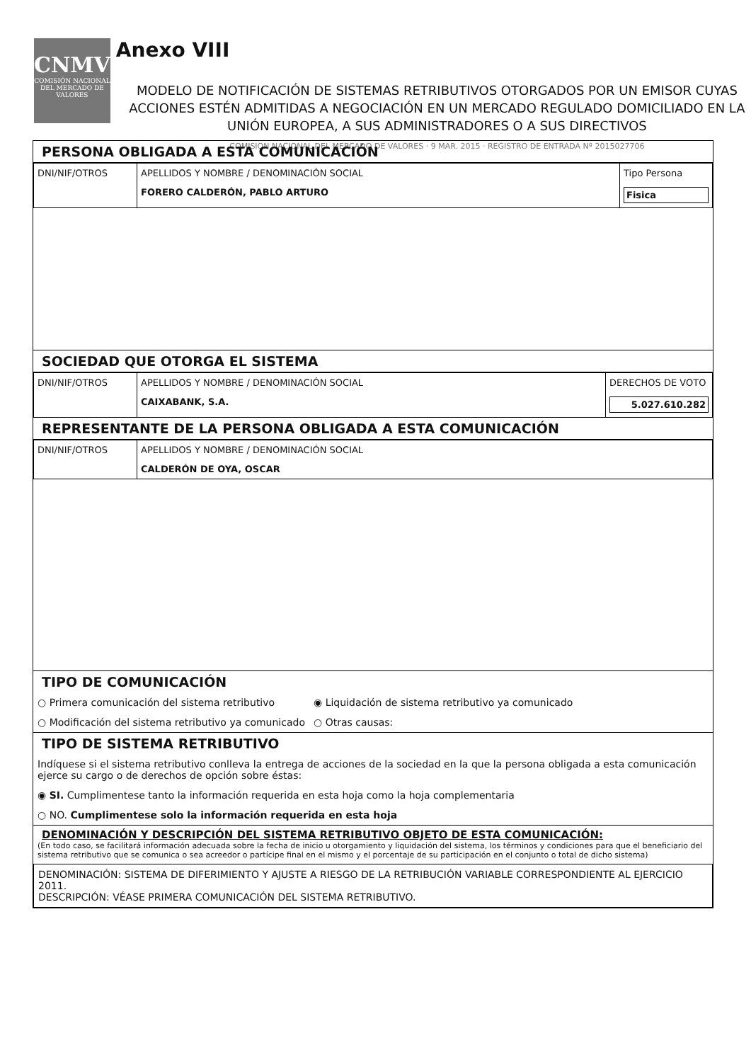CNMV
COMISIÓN NACIONAL DEL MERCADO DE VALORES
Anexo VIII
MODELO DE NOTIFICACIÓN DE SISTEMAS RETRIBUTIVOS OTORGADOS POR UN EMISOR CUYAS ACCIONES ESTÉN ADMITIDAS A NEGOCIACIÓN EN UN MERCADO REGULADO DOMICILIADO EN LA UNIÓN EUROPEA, A SUS ADMINISTRADORES O A SUS DIRECTIVOS
COMISION NACIONAL DEL MERCADO DE VALORES · 9 MAR. 2015 · REGISTRO DE ENTRADA Nº 2015027706
PERSONA OBLIGADA A ESTA COMUNICACIÓN
| DNI/NIF/OTROS | APELLIDOS Y NOMBRE / DENOMINACIÓN SOCIAL FORERO CALDERÓN, PABLO ARTURO | Tipo Persona Fisica |
SOCIEDAD QUE OTORGA EL SISTEMA
| DNI/NIF/OTROS | APELLIDOS Y NOMBRE / DENOMINACIÓN SOCIAL CAIXABANK, S.A. | DERECHOS DE VOTO 5.027.610.282 |
REPRESENTANTE DE LA PERSONA OBLIGADA A ESTA COMUNICACIÓN
| DNI/NIF/OTROS | APELLIDOS Y NOMBRE / DENOMINACIÓN SOCIAL CALDERÓN DE OYA, OSCAR |
TIPO DE COMUNICACIÓN
○ Primera comunicación del sistema retributivo ◉ Liquidación de sistema retributivo ya comunicado
○ Modificación del sistema retributivo ya comunicado
○ Otras causas:
TIPO DE SISTEMA RETRIBUTIVO
Indíquese si el sistema retributivo conlleva la entrega de acciones de la sociedad en la que la persona obligada a esta comunicación ejerce su cargo o de derechos de opción sobre éstas:
◉ SI. Cumplimentese tanto la información requerida en esta hoja como la hoja complementaria
○ NO. Cumplimentese solo la información requerida en esta hoja
DENOMINACIÓN Y DESCRIPCIÓN DEL SISTEMA RETRIBUTIVO OBJETO DE ESTA COMUNICACIÓN:
(En todo caso, se facilitará información adecuada sobre la fecha de inicio u otorgamiento y liquidación del sistema, los términos y condiciones para que el beneficiario del sistema retributivo que se comunica o sea acreedor o partícipe final en el mismo y el porcentaje de su participación en el conjunto o total de dicho sistema)
DENOMINACIÓN: SISTEMA DE DIFERIMIENTO Y AJUSTE A RIESGO DE LA RETRIBUCIÓN VARIABLE CORRESPONDIENTE AL EJERCICIO 2011.
DESCRIPCIÓN: VÉASE PRIMERA COMUNICACIÓN DEL SISTEMA RETRIBUTIVO.